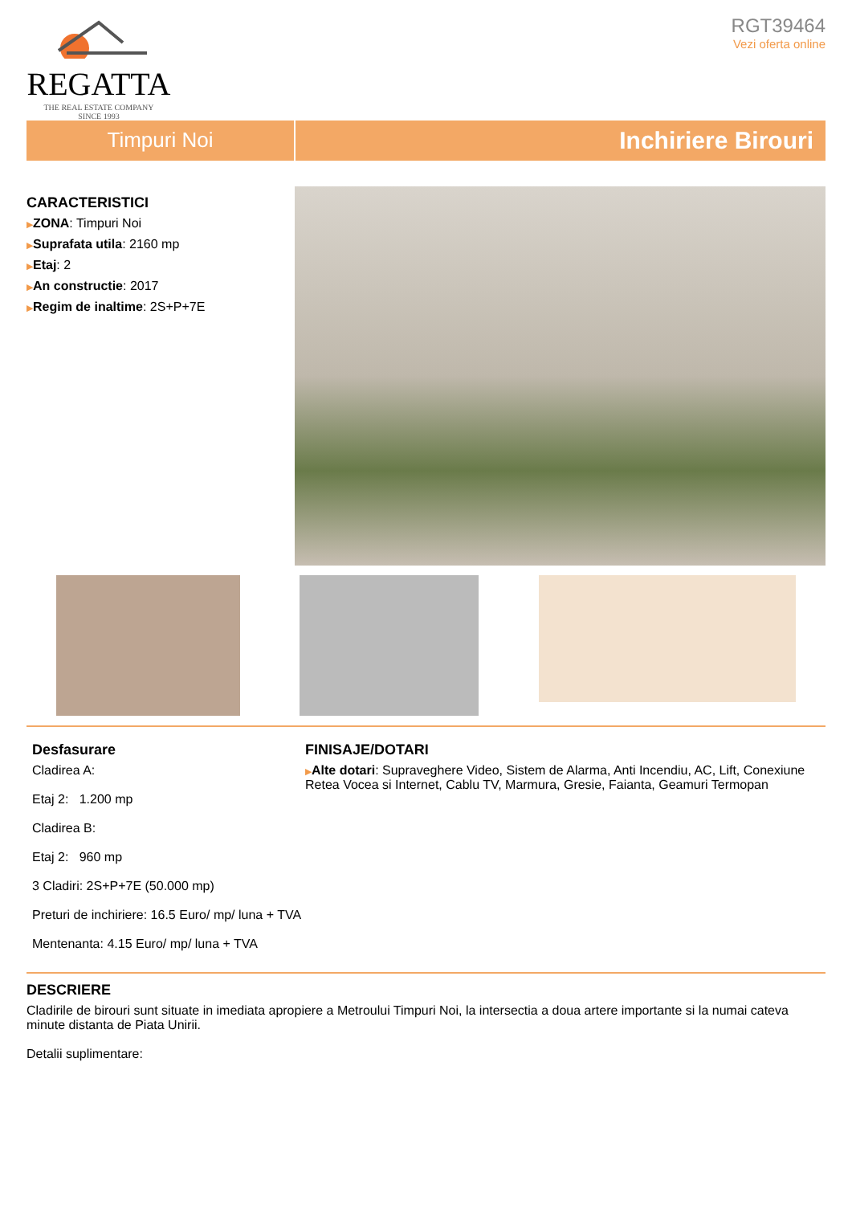REGATTA
THE REAL ESTATE COMPANY
SINCE 1993
RGT39464
Vezi oferta online
Timpuri Noi
Inchiriere Birouri
CARACTERISTICI
▶ZONA: Timpuri Noi
▶Suprafata utila: 2160 mp
▶Etaj: 2
▶An constructie: 2017
▶Regim de inaltime: 2S+P+7E
Desfasurare
Cladirea A:
Etaj 2: 1.200 mp
Cladirea B:
Etaj 2: 960 mp
3 Cladiri: 2S+P+7E (50.000 mp)
Preturi de inchiriere: 16.5 Euro/ mp/ luna + TVA
Mentenanta: 4.15 Euro/ mp/ luna + TVA
FINISAJE/DOTARI
▶Alte dotari: Supraveghere Video, Sistem de Alarma, Anti Incendiu, AC, Lift, Conexiune Retea Vocea si Internet, Cablu TV, Marmura, Gresie, Faianta, Geamuri Termopan
DESCRIERE
Cladirile de birouri sunt situate in imediata apropiere a Metroului Timpuri Noi, la intersectia a doua artere importante si la numai cateva minute distanta de Piata Unirii.
Detalii suplimentare: